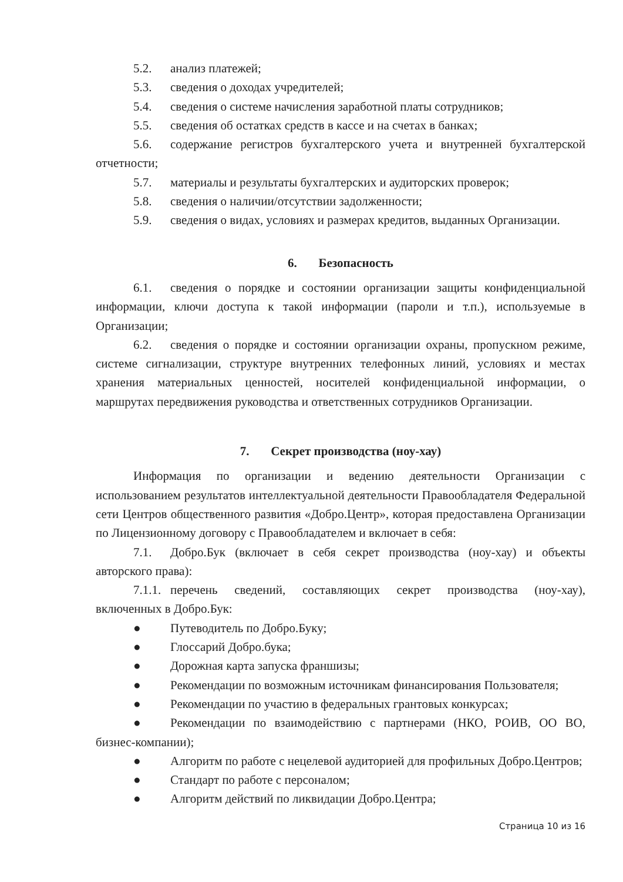5.2. анализ платежей;
5.3. сведения о доходах учредителей;
5.4. сведения о системе начисления заработной платы сотрудников;
5.5. сведения об остатках средств в кассе и на счетах в банках;
5.6. содержание регистров бухгалтерского учета и внутренней бухгалтерской отчетности;
5.7. материалы и результаты бухгалтерских и аудиторских проверок;
5.8. сведения о наличии/отсутствии задолженности;
5.9. сведения о видах, условиях и размерах кредитов, выданных Организации.
6. Безопасность
6.1. сведения о порядке и состоянии организации защиты конфиденциальной информации, ключи доступа к такой информации (пароли и т.п.), используемые в Организации;
6.2. сведения о порядке и состоянии организации охраны, пропускном режиме, системе сигнализации, структуре внутренних телефонных линий, условиях и местах хранения материальных ценностей, носителей конфиденциальной информации, о маршрутах передвижения руководства и ответственных сотрудников Организации.
7. Секрет производства (ноу-хау)
Информация по организации и ведению деятельности Организации с использованием результатов интеллектуальной деятельности Правообладателя Федеральной сети Центров общественного развития «Добро.Центр», которая предоставлена Организации по Лицензионному договору с Правообладателем и включает в себя:
7.1. Добро.Бук (включает в себя секрет производства (ноу-хау) и объекты авторского права):
7.1.1. перечень сведений, составляющих секрет производства (ноу-хау), включенных в Добро.Бук:
● Путеводитель по Добро.Буку;
● Глоссарий Добро.бука;
● Дорожная карта запуска франшизы;
● Рекомендации по возможным источникам финансирования Пользователя;
● Рекомендации по участию в федеральных грантовых конкурсах;
● Рекомендации по взаимодействию с партнерами (НКО, РОИВ, ОО ВО, бизнес-компании);
● Алгоритм по работе с нецелевой аудиторией для профильных Добро.Центров;
● Стандарт по работе с персоналом;
● Алгоритм действий по ликвидации Добро.Центра;
Страница 10 из 16